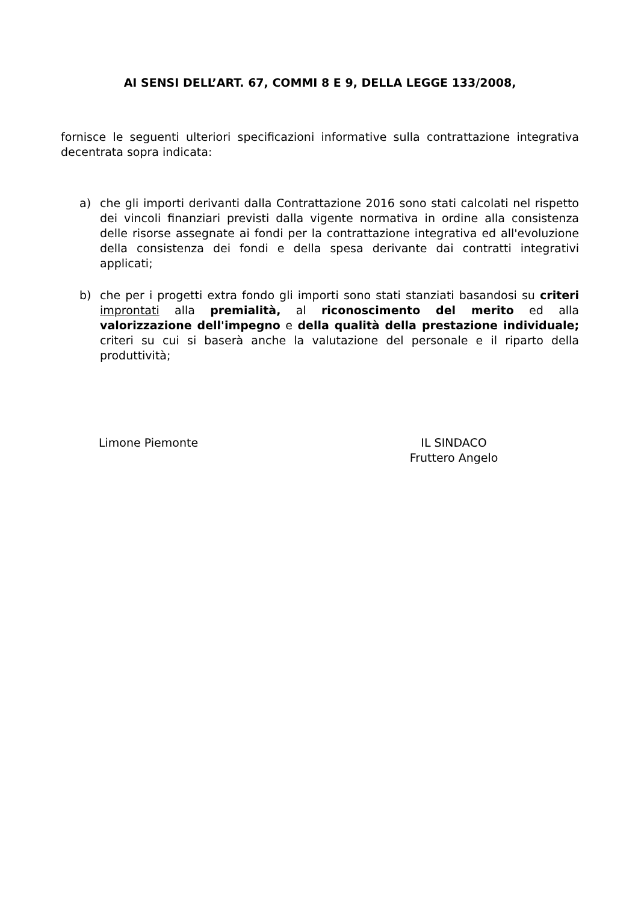AI SENSI DELL’ART. 67, COMMI 8 E 9, DELLA LEGGE 133/2008,
fornisce le seguenti ulteriori specificazioni informative sulla contrattazione integrativa decentrata sopra indicata:
a) che gli importi derivanti dalla Contrattazione 2016 sono stati calcolati nel rispetto dei vincoli finanziari previsti dalla vigente normativa in ordine alla consistenza delle risorse assegnate ai fondi per la contrattazione integrativa ed all'evoluzione della consistenza dei fondi e della spesa derivante dai contratti integrativi applicati;
b) che per i progetti extra fondo gli importi sono stati stanziati basandosi su criteri improntati alla premialità, al riconoscimento del merito ed alla valorizzazione dell'impegno e della qualità della prestazione individuale; criteri su cui si baserà anche la valutazione del personale e il riparto della produttività;
Limone Piemonte IL SINDACO
Fruttero Angelo